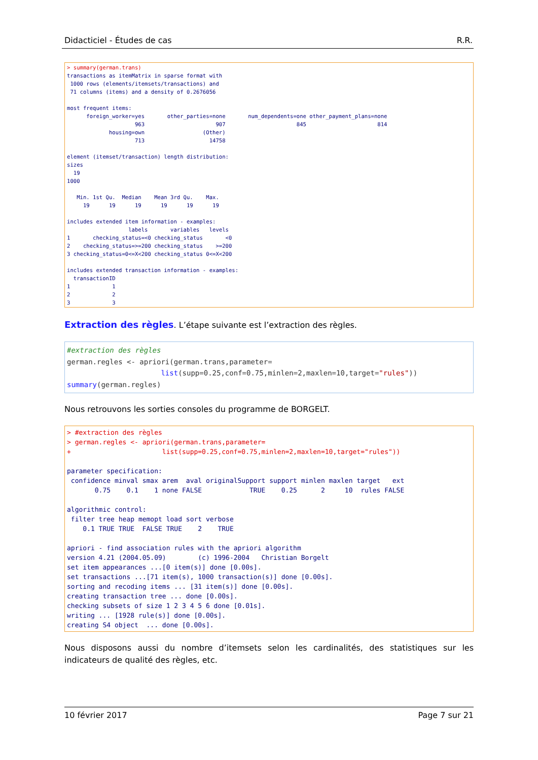Didacticiel - Études de cas R.R.
> summary(german.trans)
transactions as itemMatrix in sparse format with
 1000 rows (elements/itemsets/transactions) and
 71 columns (items) and a density of 0.2676056 

most frequent items:
      foreign_worker=yes       other_parties=none       num_dependents=one other_payment_plans=none 
                     963                      907                      845                      814 
             housing=own                  (Other) 
                     713                    14758 

element (itemset/transaction) length distribution:
sizes
  19 
1000 

   Min. 1st Qu.  Median    Mean 3rd Qu.    Max. 
     19      19      19      19      19      19 

includes extended item information - examples:
                   labels       variables   levels
1       checking_status=<0 checking_status       <0
2    checking_status=>=200 checking_status    >=200
3 checking_status=0<=X<200 checking_status 0<=X<200

includes extended transaction information - examples:
  transactionID
1             1
2             2
3             3
Extraction des règles. L’étape suivante est l’extraction des règles.
#extraction des règles
german.regles <- apriori(german.trans,parameter=
                      list(supp=0.25,conf=0.75,minlen=2,maxlen=10,target="rules"))
summary(german.regles)
Nous retrouvons les sorties consoles du programme de BORGELT.
> #extraction des règles
> german.regles <- apriori(german.trans,parameter=
+                       list(supp=0.25,conf=0.75,minlen=2,maxlen=10,target="rules"))

parameter specification:
 confidence minval smax arem  aval originalSupport support minlen maxlen target   ext
       0.75    0.1    1 none FALSE            TRUE    0.25      2     10  rules FALSE

algorithmic control:
 filter tree heap memopt load sort verbose
    0.1 TRUE TRUE  FALSE TRUE    2    TRUE

apriori - find association rules with the apriori algorithm
version 4.21 (2004.05.09)        (c) 1996-2004   Christian Borgelt
set item appearances ...[0 item(s)] done [0.00s].
set transactions ...[71 item(s), 1000 transaction(s)] done [0.00s].
sorting and recoding items ... [31 item(s)] done [0.00s].
creating transaction tree ... done [0.00s].
checking subsets of size 1 2 3 4 5 6 done [0.01s].
writing ... [1928 rule(s)] done [0.00s].
creating S4 object  ... done [0.00s].
Nous disposons aussi du nombre d’itemsets selon les cardinalités, des statistiques sur les indicateurs de qualité des règles, etc.
10 février 2017 Page 7 sur 21